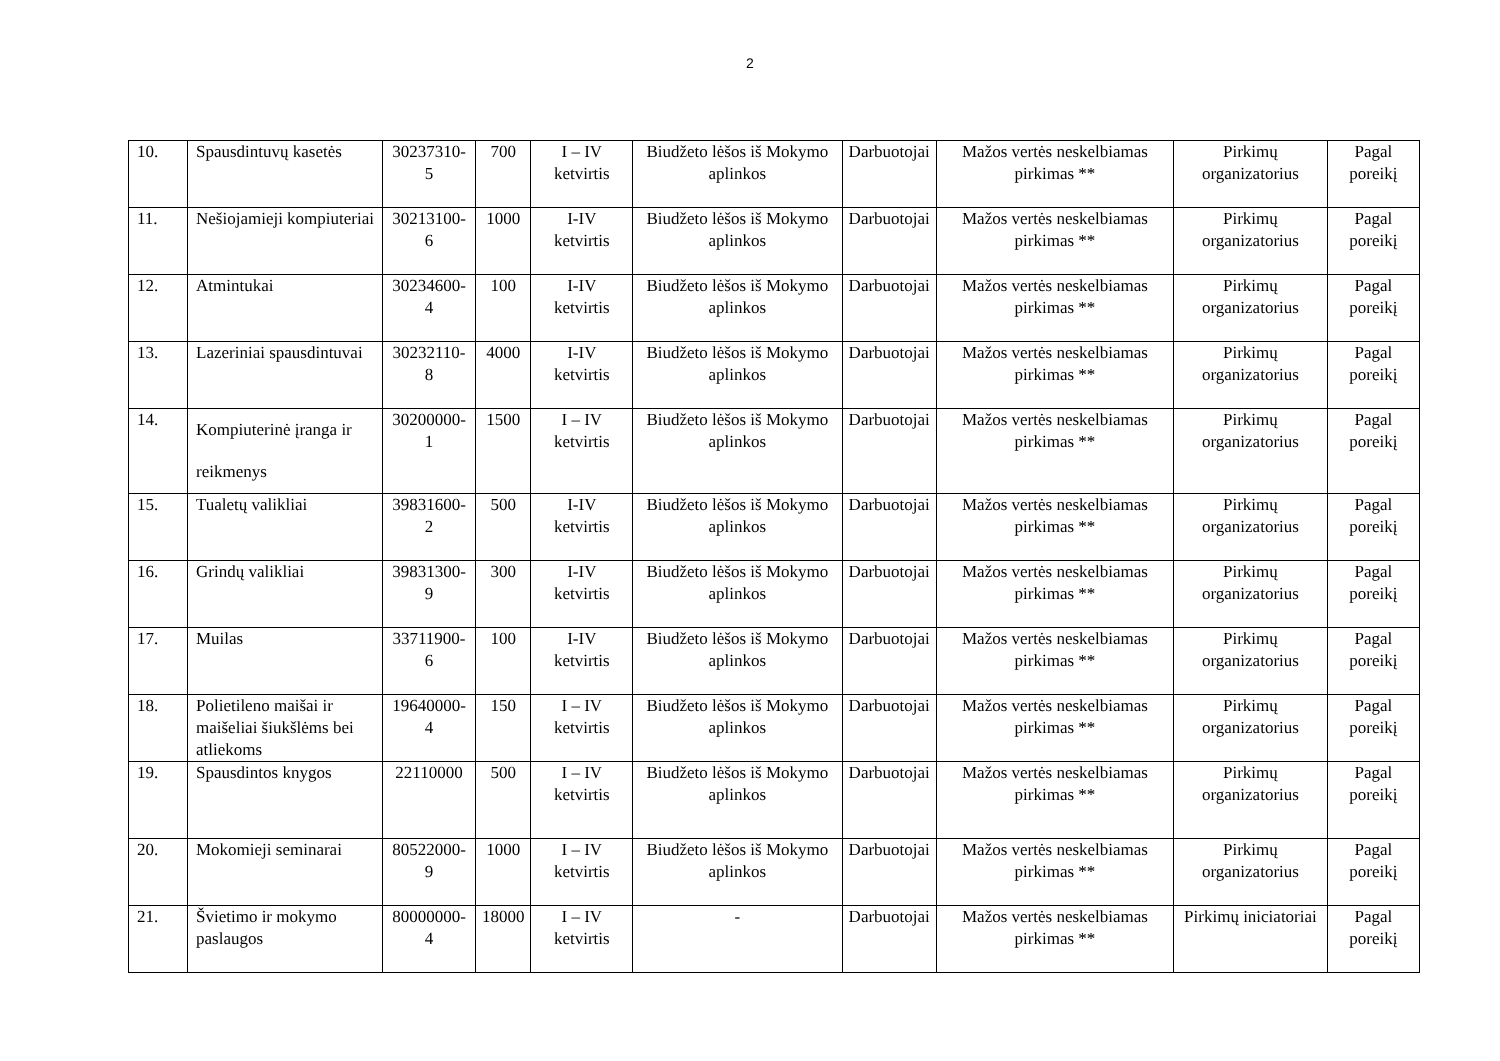2
| 10. | Spausdintuvų kasetės | 30237310-5 | 700 | I – IV ketvirtis | Biudžeto lėšos iš Mokymo aplinkos | Darbuotojai | Mažos vertės neskelbiamas pirkimas ** | Pirkimų organizatorius | Pagal poreikį |
| 11. | Nešiojamieji kompiuteriai | 30213100-6 | 1000 | I-IV ketvirtis | Biudžeto lėšos iš Mokymo aplinkos | Darbuotojai | Mažos vertės neskelbiamas pirkimas ** | Pirkimų organizatorius | Pagal poreikį |
| 12. | Atmintukai | 30234600-4 | 100 | I-IV ketvirtis | Biudžeto lėšos iš Mokymo aplinkos | Darbuotojai | Mažos vertės neskelbiamas pirkimas ** | Pirkimų organizatorius | Pagal poreikį |
| 13. | Lazeriniai spausdintuvai | 30232110-8 | 4000 | I-IV ketvirtis | Biudžeto lėšos iš Mokymo aplinkos | Darbuotojai | Mažos vertės neskelbiamas pirkimas ** | Pirkimų organizatorius | Pagal poreikį |
| 14. | Kompiuterinė įranga ir reikmenys | 30200000-1 | 1500 | I – IV ketvirtis | Biudžeto lėšos iš Mokymo aplinkos | Darbuotojai | Mažos vertės neskelbiamas pirkimas ** | Pirkimų organizatorius | Pagal poreikį |
| 15. | Tualetų valikliai | 39831600-2 | 500 | I-IV ketvirtis | Biudžeto lėšos iš Mokymo aplinkos | Darbuotojai | Mažos vertės neskelbiamas pirkimas ** | Pirkimų organizatorius | Pagal poreikį |
| 16. | Grindų valikliai | 39831300-9 | 300 | I-IV ketvirtis | Biudžeto lėšos iš Mokymo aplinkos | Darbuotojai | Mažos vertės neskelbiamas pirkimas ** | Pirkimų organizatorius | Pagal poreikį |
| 17. | Muilas | 33711900-6 | 100 | I-IV ketvirtis | Biudžeto lėšos iš Mokymo aplinkos | Darbuotojai | Mažos vertės neskelbiamas pirkimas ** | Pirkimų organizatorius | Pagal poreikį |
| 18. | Polietileno maišai ir maišeliai šiukšlėms bei atliekoms | 19640000-4 | 150 | I – IV ketvirtis | Biudžeto lėšos iš Mokymo aplinkos | Darbuotojai | Mažos vertės neskelbiamas pirkimas ** | Pirkimų organizatorius | Pagal poreikį |
| 19. | Spausdintos knygos | 22110000 | 500 | I – IV ketvirtis | Biudžeto lėšos iš Mokymo aplinkos | Darbuotojai | Mažos vertės neskelbiamas pirkimas ** | Pirkimų organizatorius | Pagal poreikį |
| 20. | Mokomieji seminarai | 80522000-9 | 1000 | I – IV ketvirtis | Biudžeto lėšos iš Mokymo aplinkos | Darbuotojai | Mažos vertės neskelbiamas pirkimas ** | Pirkimų organizatorius | Pagal poreikį |
| 21. | Švietimo ir mokymo paslaugos | 80000000-4 | 18000 | I – IV ketvirtis | - | Darbuotojai | Mažos vertės neskelbiamas pirkimas ** | Pirkimų iniciatoriai | Pagal poreikį |